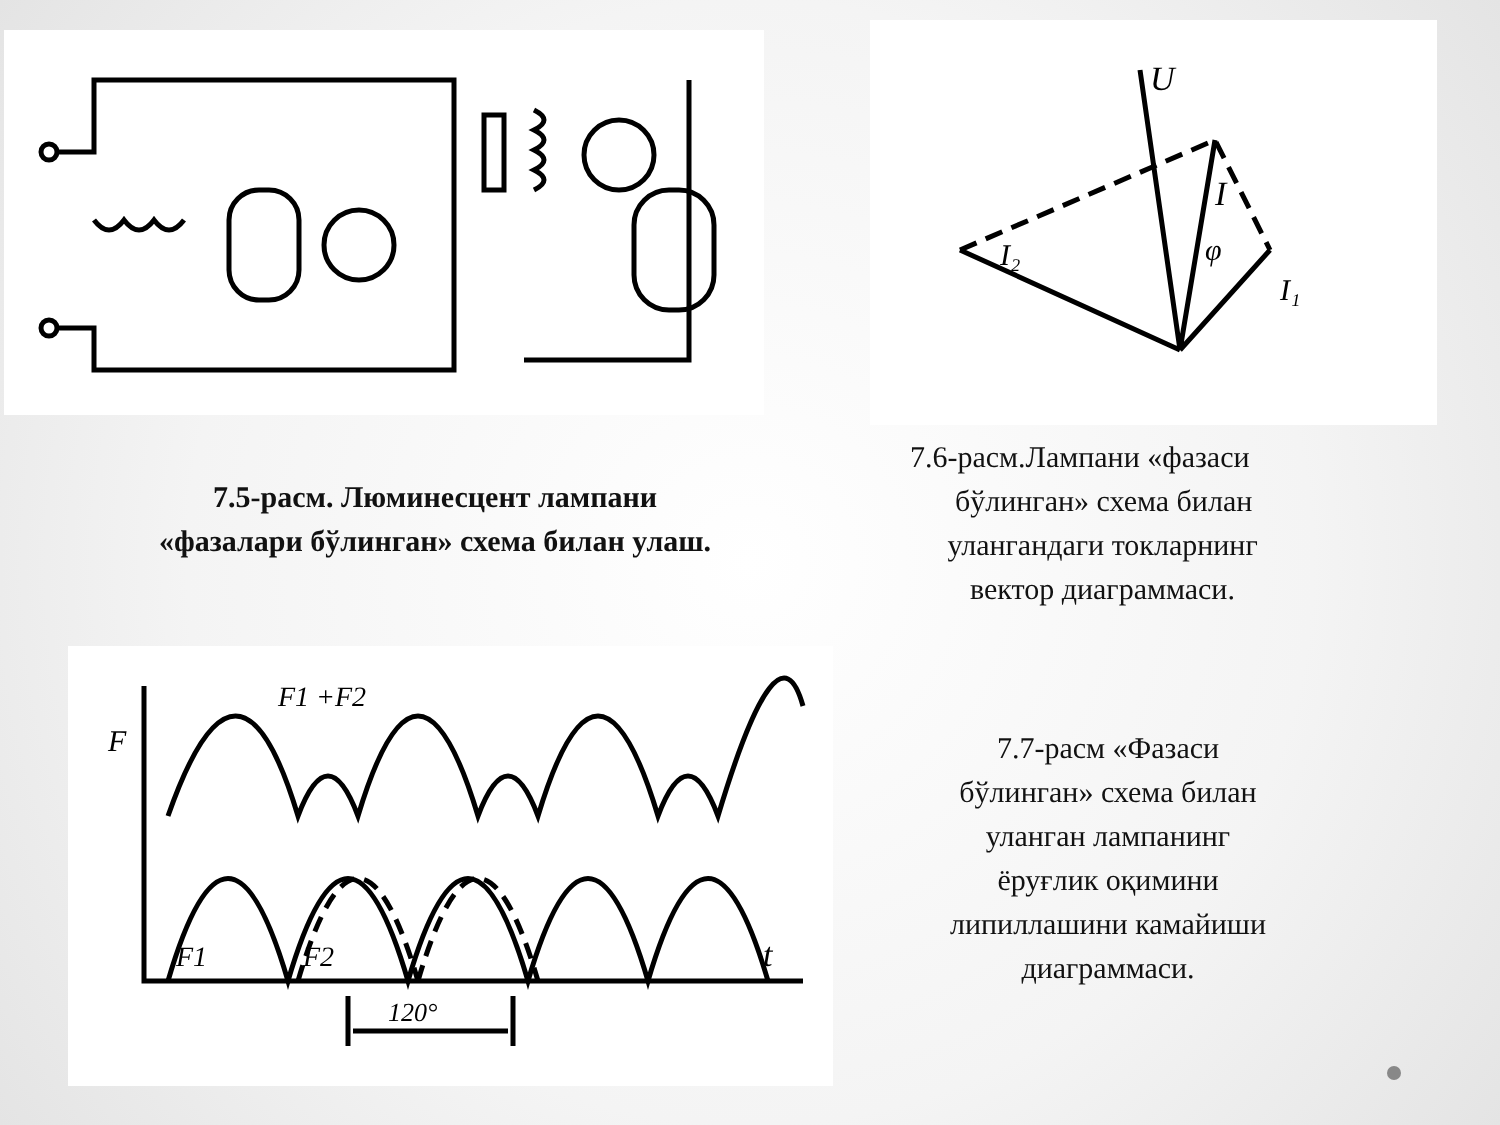7.5-расм. Люминесцент лампани
«фазалари бўлинган» схема билан улаш.
U
I
I₂
I₁
φ
7.6-расм.Лампани «фазаси
бўлинган» схема билан
улангандаги токларнинг
вектор диаграммаси.
F
F1 +F2
F1
F2
t
120°
7.7-расм «Фазаси
бўлинган» схема билан
уланган лампанинг
ёруғлик оқимини
липиллашини камайиши
диаграммаси.